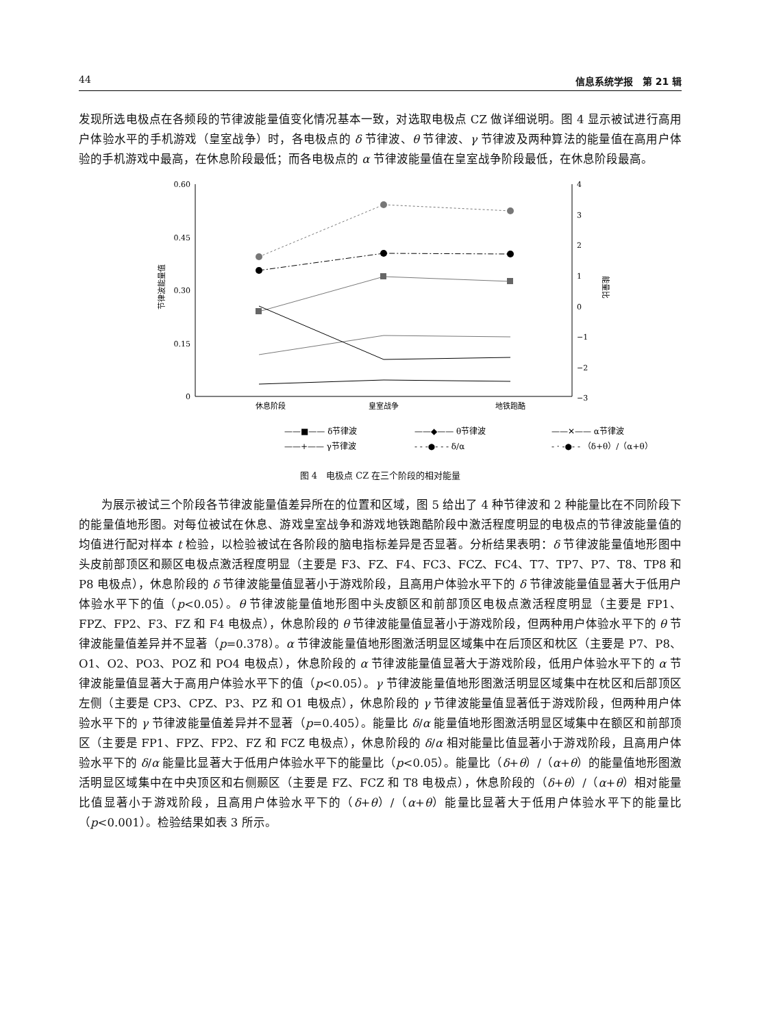44 信息系统学报　第 21 辑
发现所选电极点在各频段的节律波能量值变化情况基本一致，对选取电极点 CZ 做详细说明。图 4 显示被试进行高用户体验水平的手机游戏（皇室战争）时，各电极点的 δ 节律波、θ 节律波、γ 节律波及两种算法的能量值在高用户体验的手机游戏中最高，在休息阶段最低；而各电极点的 α 节律波能量值在皇室战争阶段最低，在休息阶段最高。
0.60
0.45
0.30
0.15
0
4
3
2
1
0
−1
−2
−3
节律波能量值
能量比
休息阶段
皇室战争
地铁跑酷
——■—— δ节律波
——◆—— θ节律波
——✕—— α节律波
——+—— γ节律波
- - -●- - - δ/α
- · -●- - （δ+θ）/（α+θ）
图 4　电极点 CZ 在三个阶段的相对能量
为展示被试三个阶段各节律波能量值差异所在的位置和区域，图 5 给出了 4 种节律波和 2 种能量比在不同阶段下的能量值地形图。对每位被试在休息、游戏皇室战争和游戏地铁跑酷阶段中激活程度明显的电极点的节律波能量值的均值进行配对样本 t 检验，以检验被试在各阶段的脑电指标差异是否显著。分析结果表明：δ 节律波能量值地形图中头皮前部顶区和颞区电极点激活程度明显（主要是 F3、FZ、F4、FC3、FCZ、FC4、T7、TP7、P7、T8、TP8 和 P8 电极点），休息阶段的 δ 节律波能量值显著小于游戏阶段，且高用户体验水平下的 δ 节律波能量值显著大于低用户体验水平下的值（p<0.05）。θ 节律波能量值地形图中头皮额区和前部顶区电极点激活程度明显（主要是 FP1、FPZ、FP2、F3、FZ 和 F4 电极点），休息阶段的 θ 节律波能量值显著小于游戏阶段，但两种用户体验水平下的 θ 节律波能量值差异并不显著（p=0.378）。α 节律波能量值地形图激活明显区域集中在后顶区和枕区（主要是 P7、P8、O1、O2、PO3、POZ 和 PO4 电极点），休息阶段的 α 节律波能量值显著大于游戏阶段，低用户体验水平下的 α 节律波能量值显著大于高用户体验水平下的值（p<0.05）。γ 节律波能量值地形图激活明显区域集中在枕区和后部顶区左侧（主要是 CP3、CPZ、P3、PZ 和 O1 电极点），休息阶段的 γ 节律波能量值显著低于游戏阶段，但两种用户体验水平下的 γ 节律波能量值差异并不显著（p=0.405）。能量比 δ/α 能量值地形图激活明显区域集中在额区和前部顶区（主要是 FP1、FPZ、FP2、FZ 和 FCZ 电极点），休息阶段的 δ/α 相对能量比值显著小于游戏阶段，且高用户体验水平下的 δ/α 能量比显著大于低用户体验水平下的能量比（p<0.05）。能量比（δ+θ）/（α+θ）的能量值地形图激活明显区域集中在中央顶区和右侧颞区（主要是 FZ、FCZ 和 T8 电极点），休息阶段的（δ+θ）/（α+θ）相对能量比值显著小于游戏阶段，且高用户体验水平下的（δ+θ）/（α+θ）能量比显著大于低用户体验水平下的能量比（p<0.001）。检验结果如表 3 所示。